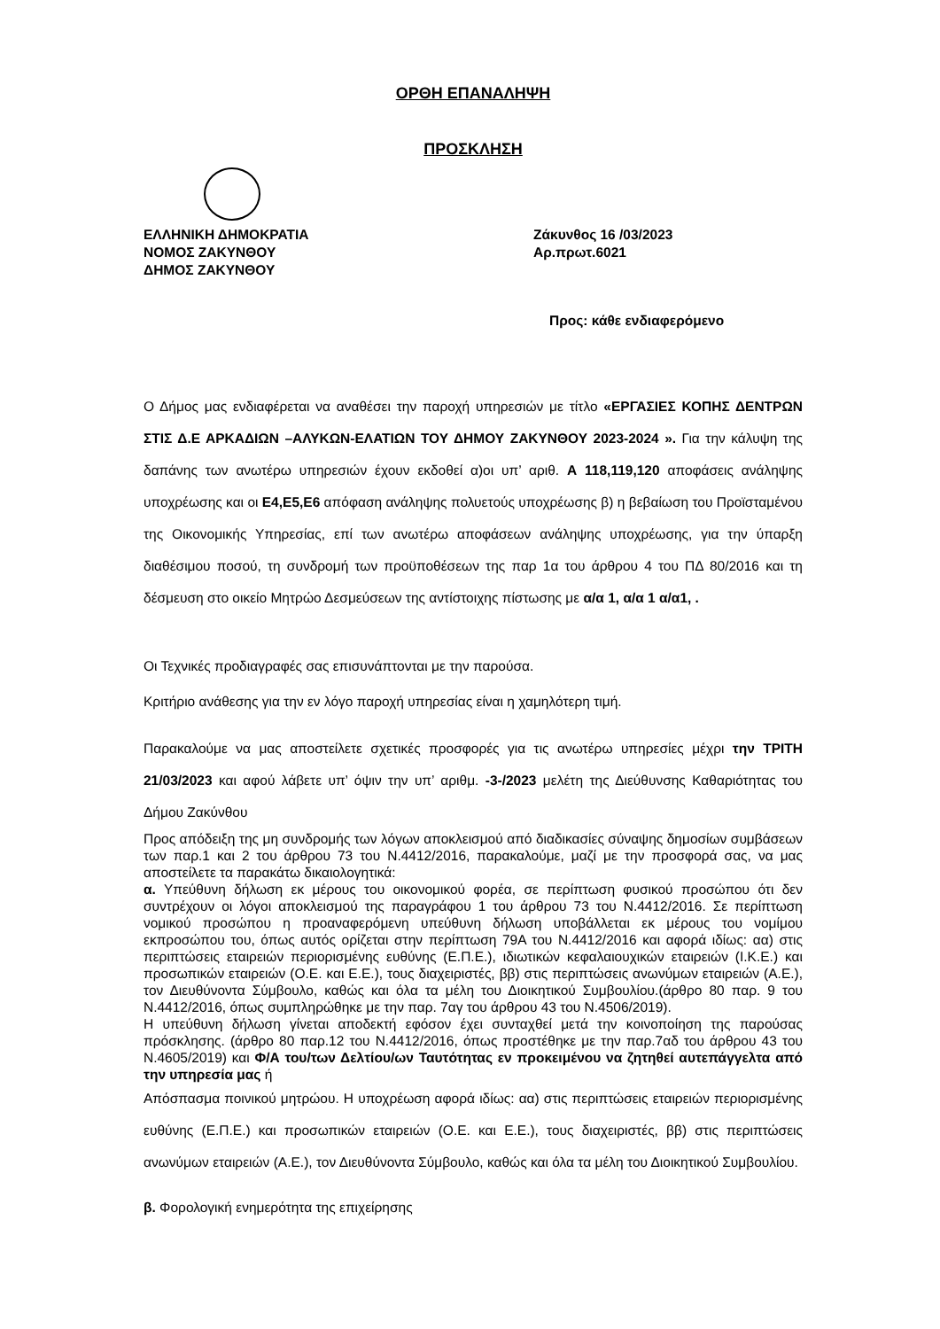ΟΡΘΗ ΕΠΑΝΑΛΗΨΗ
ΠΡΟΣΚΛΗΣΗ
ΕΛΛΗΝΙΚΗ ΔΗΜΟΚΡΑΤΙΑ
ΝΟΜΟΣ ΖΑΚΥΝΘΟΥ
ΔΗΜΟΣ ΖΑΚΥΝΘΟΥ
Ζάκυνθος 16 /03/2023
Αρ.πρωτ.6021
Προς: κάθε ενδιαφερόμενο
Ο Δήμος μας ενδιαφέρεται να αναθέσει την παροχή υπηρεσιών με τίτλο «ΕΡΓΑΣΙΕΣ ΚΟΠΗΣ ΔΕΝΤΡΩΝ ΣΤΙΣ Δ.Ε ΑΡΚΑΔΙΩΝ –ΑΛΥΚΩΝ-ΕΛΑΤΙΩΝ ΤΟΥ ΔΗΜΟΥ ΖΑΚΥΝΘΟΥ 2023-2024 ». Για την κάλυψη της δαπάνης των ανωτέρω υπηρεσιών έχουν εκδοθεί α)οι υπ’ αριθ. Α 118,119,120 αποφάσεις ανάληψης υποχρέωσης και οι Ε4,Ε5,Ε6 απόφαση ανάληψης πολυετούς υποχρέωσης β) η βεβαίωση του Προϊσταμένου της Οικονομικής Υπηρεσίας, επί των ανωτέρω αποφάσεων ανάληψης υποχρέωσης, για την ύπαρξη διαθέσιμου ποσού, τη συνδρομή των προϋποθέσεων της παρ 1α του άρθρου 4 του ΠΔ 80/2016 και τη δέσμευση στο οικείο Μητρώο Δεσμεύσεων της αντίστοιχης πίστωσης με α/α 1, α/α 1 α/α1, .
Οι Τεχνικές προδιαγραφές σας επισυνάπτονται με την παρούσα.
Κριτήριο ανάθεσης για την εν λόγο παροχή υπηρεσίας είναι η χαμηλότερη τιμή.
Παρακαλούμε να μας αποστείλετε σχετικές προσφορές για τις ανωτέρω υπηρεσίες μέχρι την ΤΡΙΤΗ 21/03/2023 και αφού λάβετε υπ’ όψιν την υπ’ αριθμ. -3-/2023 μελέτη της Διεύθυνσης Καθαριότητας του Δήμου Ζακύνθου
Προς απόδειξη της μη συνδρομής των λόγων αποκλεισμού από διαδικασίες σύναψης δημοσίων συμβάσεων των παρ.1 και 2 του άρθρου 73 του Ν.4412/2016, παρακαλούμε, μαζί με την προσφορά σας, να μας αποστείλετε τα παρακάτω δικαιολογητικά:
α. Υπεύθυνη δήλωση εκ μέρους του οικονομικού φορέα, σε περίπτωση φυσικού προσώπου ότι δεν συντρέχουν οι λόγοι αποκλεισμού της παραγράφου 1 του άρθρου 73 του Ν.4412/2016. Σε περίπτωση νομικού προσώπου η προαναφερόμενη υπεύθυνη δήλωση υποβάλλεται εκ μέρους του νομίμου εκπροσώπου του, όπως αυτός ορίζεται στην περίπτωση 79Α του Ν.4412/2016 και αφορά ιδίως: αα) στις περιπτώσεις εταιρειών περιορισμένης ευθύνης (Ε.Π.Ε.), ιδιωτικών κεφαλαιουχικών εταιρειών (Ι.Κ.Ε.) και προσωπικών εταιρειών (Ο.Ε. και Ε.Ε.), τους διαχειριστές, ββ) στις περιπτώσεις ανωνύμων εταιρειών (Α.Ε.), τον Διευθύνοντα Σύμβουλο, καθώς και όλα τα μέλη του Διοικητικού Συμβουλίου.(άρθρο 80 παρ. 9 του Ν.4412/2016, όπως συμπληρώθηκε με την παρ. 7αγ του άρθρου 43 του Ν.4506/2019).
Η υπεύθυνη δήλωση γίνεται αποδεκτή εφόσον έχει συνταχθεί μετά την κοινοποίηση της παρούσας πρόσκλησης. (άρθρο 80 παρ.12 του Ν.4412/2016, όπως προστέθηκε με την παρ.7αδ του άρθρου 43 του Ν.4605/2019) και Φ/Α του/των Δελτίου/ων Ταυτότητας εν προκειμένου να ζητηθεί αυτεπάγγελτα από την υπηρεσία μας ή
Απόσπασμα ποινικού μητρώου. Η υποχρέωση αφορά ιδίως: αα) στις περιπτώσεις εταιρειών περιορισμένης ευθύνης (Ε.Π.Ε.) και προσωπικών εταιρειών (Ο.Ε. και Ε.Ε.), τους διαχειριστές, ββ) στις περιπτώσεις ανωνύμων εταιρειών (Α.Ε.), τον Διευθύνοντα Σύμβουλο, καθώς και όλα τα μέλη του Διοικητικού Συμβουλίου.
β. Φορολογική ενημερότητα της επιχείρησης